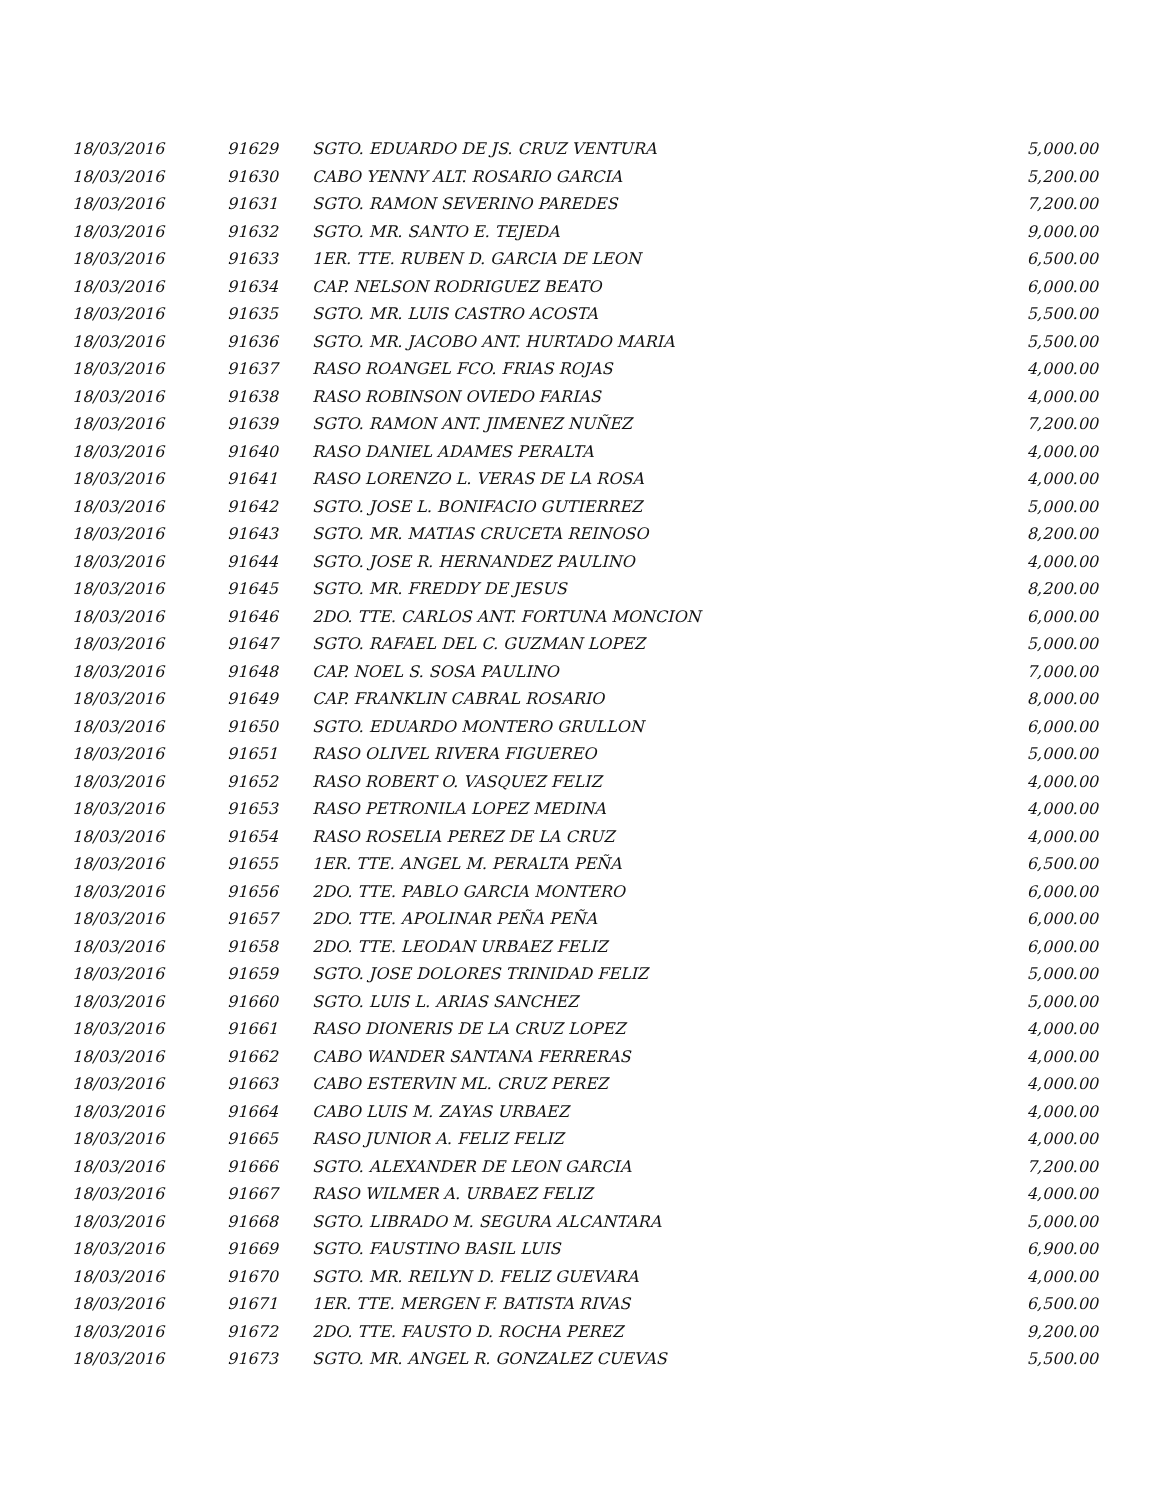| 18/03/2016 | 91629 | SGTO. EDUARDO DE JS. CRUZ VENTURA | 5,000.00 |
| 18/03/2016 | 91630 | CABO YENNY ALT. ROSARIO GARCIA | 5,200.00 |
| 18/03/2016 | 91631 | SGTO. RAMON SEVERINO PAREDES | 7,200.00 |
| 18/03/2016 | 91632 | SGTO. MR. SANTO E. TEJEDA | 9,000.00 |
| 18/03/2016 | 91633 | 1ER. TTE. RUBEN D. GARCIA DE LEON | 6,500.00 |
| 18/03/2016 | 91634 | CAP. NELSON RODRIGUEZ BEATO | 6,000.00 |
| 18/03/2016 | 91635 | SGTO. MR. LUIS CASTRO ACOSTA | 5,500.00 |
| 18/03/2016 | 91636 | SGTO. MR. JACOBO ANT. HURTADO MARIA | 5,500.00 |
| 18/03/2016 | 91637 | RASO ROANGEL FCO. FRIAS ROJAS | 4,000.00 |
| 18/03/2016 | 91638 | RASO ROBINSON OVIEDO FARIAS | 4,000.00 |
| 18/03/2016 | 91639 | SGTO. RAMON ANT. JIMENEZ NUÑEZ | 7,200.00 |
| 18/03/2016 | 91640 | RASO DANIEL ADAMES PERALTA | 4,000.00 |
| 18/03/2016 | 91641 | RASO LORENZO L. VERAS DE LA ROSA | 4,000.00 |
| 18/03/2016 | 91642 | SGTO. JOSE L. BONIFACIO GUTIERREZ | 5,000.00 |
| 18/03/2016 | 91643 | SGTO. MR. MATIAS CRUCETA REINOSO | 8,200.00 |
| 18/03/2016 | 91644 | SGTO. JOSE R. HERNANDEZ PAULINO | 4,000.00 |
| 18/03/2016 | 91645 | SGTO. MR. FREDDY DE JESUS | 8,200.00 |
| 18/03/2016 | 91646 | 2DO. TTE. CARLOS ANT. FORTUNA MONCION | 6,000.00 |
| 18/03/2016 | 91647 | SGTO. RAFAEL DEL C. GUZMAN LOPEZ | 5,000.00 |
| 18/03/2016 | 91648 | CAP. NOEL S. SOSA PAULINO | 7,000.00 |
| 18/03/2016 | 91649 | CAP. FRANKLIN CABRAL ROSARIO | 8,000.00 |
| 18/03/2016 | 91650 | SGTO. EDUARDO MONTERO GRULLON | 6,000.00 |
| 18/03/2016 | 91651 | RASO OLIVEL RIVERA FIGUEREO | 5,000.00 |
| 18/03/2016 | 91652 | RASO ROBERT O. VASQUEZ FELIZ | 4,000.00 |
| 18/03/2016 | 91653 | RASO PETRONILA LOPEZ MEDINA | 4,000.00 |
| 18/03/2016 | 91654 | RASO ROSELIA PEREZ DE LA CRUZ | 4,000.00 |
| 18/03/2016 | 91655 | 1ER. TTE. ANGEL M. PERALTA PEÑA | 6,500.00 |
| 18/03/2016 | 91656 | 2DO. TTE. PABLO GARCIA MONTERO | 6,000.00 |
| 18/03/2016 | 91657 | 2DO. TTE. APOLINAR PEÑA PEÑA | 6,000.00 |
| 18/03/2016 | 91658 | 2DO. TTE. LEODAN URBAEZ FELIZ | 6,000.00 |
| 18/03/2016 | 91659 | SGTO. JOSE DOLORES TRINIDAD FELIZ | 5,000.00 |
| 18/03/2016 | 91660 | SGTO. LUIS L. ARIAS SANCHEZ | 5,000.00 |
| 18/03/2016 | 91661 | RASO DIONERIS DE LA CRUZ LOPEZ | 4,000.00 |
| 18/03/2016 | 91662 | CABO WANDER SANTANA FERRERAS | 4,000.00 |
| 18/03/2016 | 91663 | CABO ESTERVIN ML. CRUZ PEREZ | 4,000.00 |
| 18/03/2016 | 91664 | CABO LUIS M. ZAYAS URBAEZ | 4,000.00 |
| 18/03/2016 | 91665 | RASO JUNIOR A. FELIZ FELIZ | 4,000.00 |
| 18/03/2016 | 91666 | SGTO. ALEXANDER DE LEON GARCIA | 7,200.00 |
| 18/03/2016 | 91667 | RASO WILMER A. URBAEZ FELIZ | 4,000.00 |
| 18/03/2016 | 91668 | SGTO. LIBRADO M. SEGURA ALCANTARA | 5,000.00 |
| 18/03/2016 | 91669 | SGTO. FAUSTINO BASIL LUIS | 6,900.00 |
| 18/03/2016 | 91670 | SGTO. MR. REILYN D. FELIZ GUEVARA | 4,000.00 |
| 18/03/2016 | 91671 | 1ER. TTE. MERGEN F. BATISTA RIVAS | 6,500.00 |
| 18/03/2016 | 91672 | 2DO. TTE. FAUSTO D. ROCHA PEREZ | 9,200.00 |
| 18/03/2016 | 91673 | SGTO. MR. ANGEL R. GONZALEZ CUEVAS | 5,500.00 |